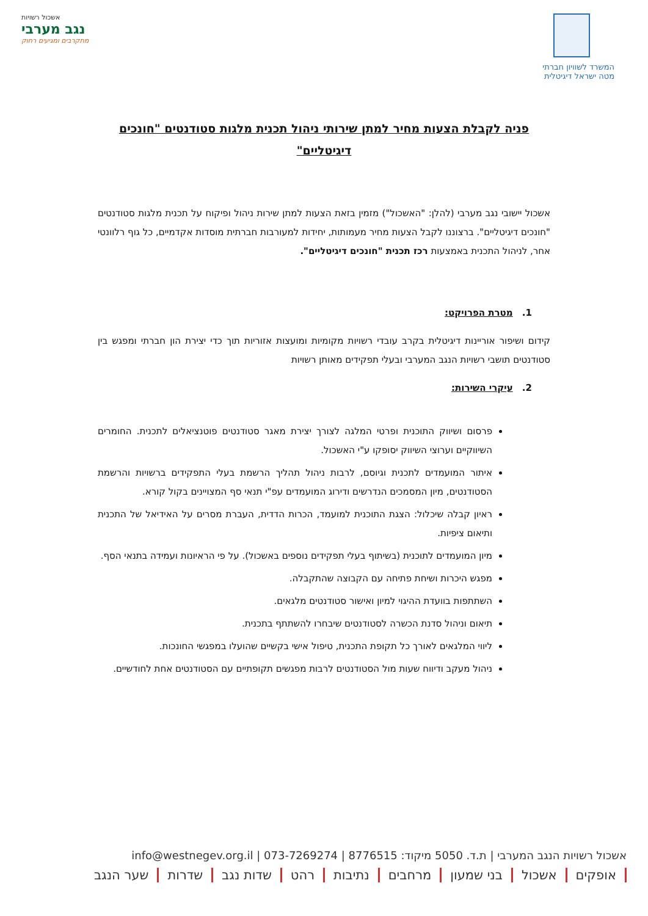המשרד לשוויון חברתי
מטה ישראל דיגיטלית
אשכול רשויות
נגב מערבי
מתקרבים ומגיעים רחוק
פניה לקבלת הצעות מחיר למתן שירותי ניהול תכנית מלגות סטודנטים "חונכים דיגיטליים"
אשכול יישובי נגב מערבי (להלן: "האשכול") מזמין בזאת הצעות למתן שירות ניהול ופיקוח על תכנית מלגות סטודנטים "חונכים דיגיטליים". ברצוננו לקבל הצעות מחיר מעמותות, יחידות למעורבות חברתית מוסדות אקדמיים, כל גוף רלוונטי אחר, לניהול התכנית באמצעות רכז תכנית "חונכים דיגיטליים".
1. מטרת הפרויקט:
קידום ושיפור אוריינות דיגיטלית בקרב עובדי רשויות מקומיות ומועצות אזוריות תוך כדי יצירת הון חברתי ומפגש בין סטודנטים תושבי רשויות הנגב המערבי ובעלי תפקידים מאותן רשויות
2. עיקרי השירות:
פרסום ושיווק התוכנית ופרטי המלגה לצורך יצירת מאגר סטודנטים פוטנציאלים לתכנית. החומרים השיווקיים וערוצי השיווק יסופקו ע"י האשכול.
איתור המועמדים לתכנית וגיוסם, לרבות ניהול תהליך הרשמת בעלי התפקידים ברשויות והרשמת הסטודנטים, מיון המסמכים הנדרשים ודירוג המועמדים עפ"י תנאי סף המצויינים בקול קורא.
ראיון קבלה שיכלול: הצגת התוכנית למועמד, הכרות הדדית, העברת מסרים על האידיאל של התכנית ותיאום ציפיות.
מיון המועמדים לתוכנית (בשיתוף בעלי תפקידים נוספים באשכול). על פי הראיונות ועמידה בתנאי הסף.
מפגש היכרות ושיחת פתיחה עם הקבוצה שהתקבלה.
השתתפות בוועדת ההיגוי למיון ואישור סטודנטים מלגאים.
תיאום וניהול סדנת הכשרה לסטודנטים שיבחרו להשתתף בתכנית.
ליווי המלגאים לאורך כל תקופת התכנית, טיפול אישי בקשיים שהועלו במפגשי החונכות.
ניהול מעקב ודיווח שעות מול הסטודנטים לרבות מפגשים תקופתיים עם הסטודנטים אחת לחודשיים.
אשכול רשויות הנגב המערבי | ת.ד. 5050 מיקוד: 8776515 | info@westnegev.org.il | 073-7269274
אופקים אשכול בני שמעון מרחבים נתיבות רהט שדות נגב שדרות שער הנגב